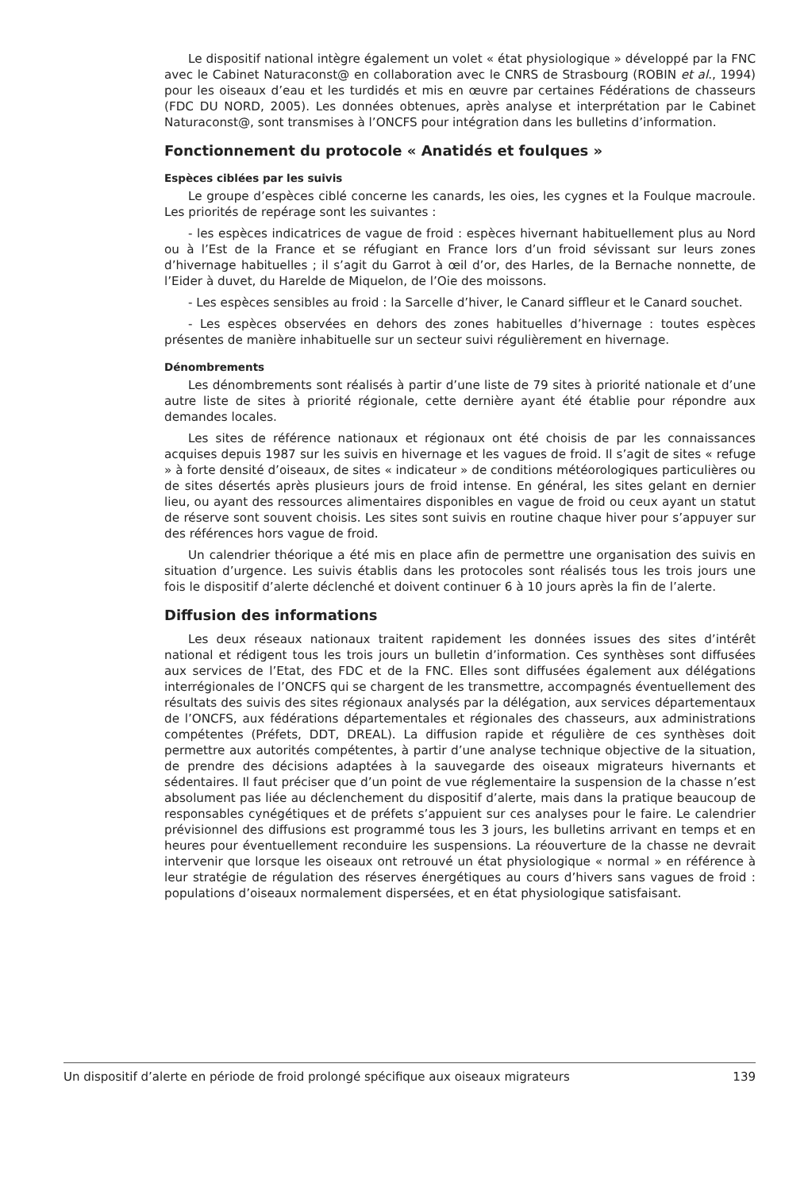Le dispositif national intègre également un volet « état physiologique » développé par la FNC avec le Cabinet Naturaconst@ en collaboration avec le CNRS de Strasbourg (ROBIN et al., 1994) pour les oiseaux d’eau et les turdidés et mis en œuvre par certaines Fédérations de chasseurs (FDC DU NORD, 2005). Les données obtenues, après analyse et interprétation par le Cabinet Naturaconst@, sont transmises à l’ONCFS pour intégration dans les bulletins d’information.
Fonctionnement du protocole « Anatidés et foulques »
Espèces ciblées par les suivis
Le groupe d’espèces ciblé concerne les canards, les oies, les cygnes et la Foulque macroule. Les priorités de repérage sont les suivantes :
- les espèces indicatrices de vague de froid : espèces hivernant habituellement plus au Nord ou à l’Est de la France et se réfugiant en France lors d’un froid sévissant sur leurs zones d’hivernage habituelles ; il s’agit du Garrot à œil d’or, des Harles, de la Bernache nonnette, de l’Eider à duvet, du Harelde de Miquelon, de l’Oie des moissons.
- Les espèces sensibles au froid : la Sarcelle d’hiver, le Canard siffleur et le Canard souchet.
- Les espèces observées en dehors des zones habituelles d’hivernage : toutes espèces présentes de manière inhabituelle sur un secteur suivi régulièrement en hivernage.
Dénombrements
Les dénombrements sont réalisés à partir d’une liste de 79 sites à priorité nationale et d’une autre liste de sites à priorité régionale, cette dernière ayant été établie pour répondre aux demandes locales.
Les sites de référence nationaux et régionaux ont été choisis de par les connaissances acquises depuis 1987 sur les suivis en hivernage et les vagues de froid. Il s’agit de sites « refuge » à forte densité d’oiseaux, de sites « indicateur » de conditions météorologiques particulières ou de sites désertés après plusieurs jours de froid intense. En général, les sites gelant en dernier lieu, ou ayant des ressources alimentaires disponibles en vague de froid ou ceux ayant un statut de réserve sont souvent choisis. Les sites sont suivis en routine chaque hiver pour s’appuyer sur des références hors vague de froid.
Un calendrier théorique a été mis en place afin de permettre une organisation des suivis en situation d’urgence. Les suivis établis dans les protocoles sont réalisés tous les trois jours une fois le dispositif d’alerte déclenché et doivent continuer 6 à 10 jours après la fin de l’alerte.
Diffusion des informations
Les deux réseaux nationaux traitent rapidement les données issues des sites d’intérêt national et rédigent tous les trois jours un bulletin d’information. Ces synthèses sont diffusées aux services de l’Etat, des FDC et de la FNC. Elles sont diffusées également aux délégations interrégionales de l’ONCFS qui se chargent de les transmettre, accompagnés éventuellement des résultats des suivis des sites régionaux analysés par la délégation, aux services départementaux de l’ONCFS, aux fédérations départementales et régionales des chasseurs, aux administrations compétentes (Préfets, DDT, DREAL). La diffusion rapide et régulière de ces synthèses doit permettre aux autorités compétentes, à partir d’une analyse technique objective de la situation, de prendre des décisions adaptées à la sauvegarde des oiseaux migrateurs hivernants et sédentaires. Il faut préciser que d’un point de vue réglementaire la suspension de la chasse n’est absolument pas liée au déclenchement du dispositif d’alerte, mais dans la pratique beaucoup de responsables cynégétiques et de préfets s’appuient sur ces analyses pour le faire. Le calendrier prévisionnel des diffusions est programmé tous les 3 jours, les bulletins arrivant en temps et en heures pour éventuellement reconduire les suspensions. La réouverture de la chasse ne devrait intervenir que lorsque les oiseaux ont retrouvé un état physiologique « normal » en référence à leur stratégie de régulation des réserves énergétiques au cours d’hivers sans vagues de froid : populations d’oiseaux normalement dispersées, et en état physiologique satisfaisant.
Un dispositif d’alerte en période de froid prolongé spécifique aux oiseaux migrateurs 139